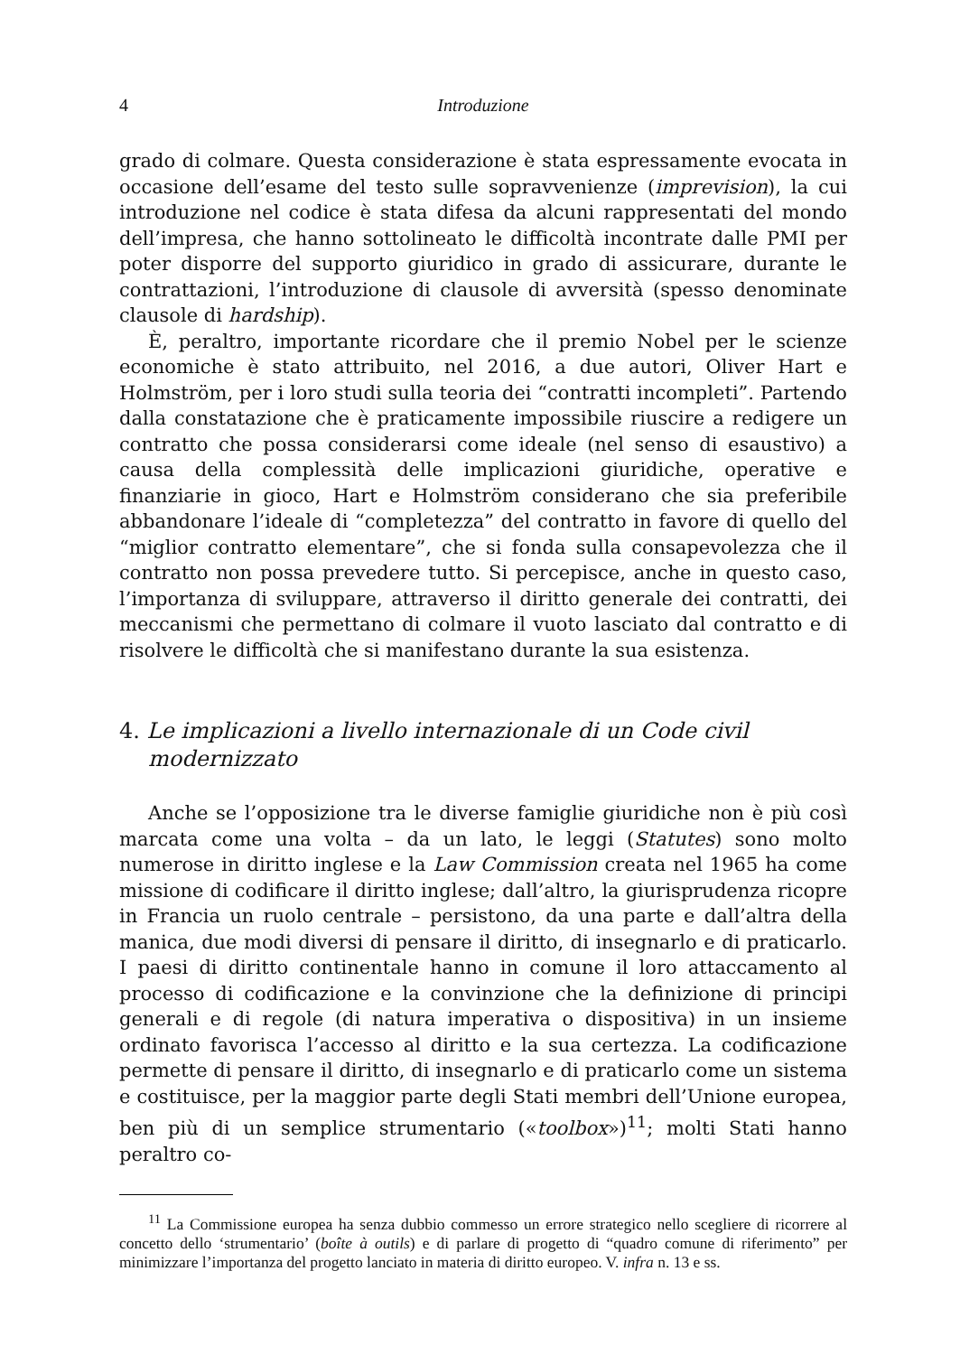4 Introduzione
grado di colmare. Questa considerazione è stata espressamente evocata in occasione dell’esame del testo sulle sopravvenienze (imprevision), la cui introduzione nel codice è stata difesa da alcuni rappresentati del mondo dell’impresa, che hanno sottolineato le difficoltà incontrate dalle PMI per poter disporre del supporto giuridico in grado di assicurare, durante le contrattazioni, l’introduzione di clausole di avversità (spesso denominate clausole di hardship).
È, peraltro, importante ricordare che il premio Nobel per le scienze economiche è stato attribuito, nel 2016, a due autori, Oliver Hart e Holmström, per i loro studi sulla teoria dei “contratti incompleti”. Partendo dalla constatazione che è praticamente impossibile riuscire a redigere un contratto che possa considerarsi come ideale (nel senso di esaustivo) a causa della complessità delle implicazioni giuridiche, operative e finanziarie in gioco, Hart e Holmström considerano che sia preferibile abbandonare l’ideale di “completezza” del contratto in favore di quello del “miglior contratto elementare”, che si fonda sulla consapevolezza che il contratto non possa prevedere tutto. Si percepisce, anche in questo caso, l’importanza di sviluppare, attraverso il diritto generale dei contratti, dei meccanismi che permettano di colmare il vuoto lasciato dal contratto e di risolvere le difficoltà che si manifestano durante la sua esistenza.
4. Le implicazioni a livello internazionale di un Code civil modernizzato
Anche se l’opposizione tra le diverse famiglie giuridiche non è più così marcata come una volta – da un lato, le leggi (Statutes) sono molto numerose in diritto inglese e la Law Commission creata nel 1965 ha come missione di codificare il diritto inglese; dall’altro, la giurisprudenza ricopre in Francia un ruolo centrale – persistono, da una parte e dall’altra della manica, due modi diversi di pensare il diritto, di insegnarlo e di praticarlo. I paesi di diritto continentale hanno in comune il loro attaccamento al processo di codificazione e la convinzione che la definizione di principi generali e di regole (di natura imperativa o dispositiva) in un insieme ordinato favorisca l’accesso al diritto e la sua certezza. La codificazione permette di pensare il diritto, di insegnarlo e di praticarlo come un sistema e costituisce, per la maggior parte degli Stati membri dell’Unione europea, ben più di un semplice strumentario («toolbox»)<sup>11</sup>; molti Stati hanno peraltro co-
<sup>11</sup> La Commissione europea ha senza dubbio commesso un errore strategico nello scegliere di ricorrere al concetto dello ‘strumentario’ (boîte à outils) e di parlare di progetto di “quadro comune di riferimento” per minimizzare l’importanza del progetto lanciato in materia di diritto europeo. V. infra n. 13 e ss.